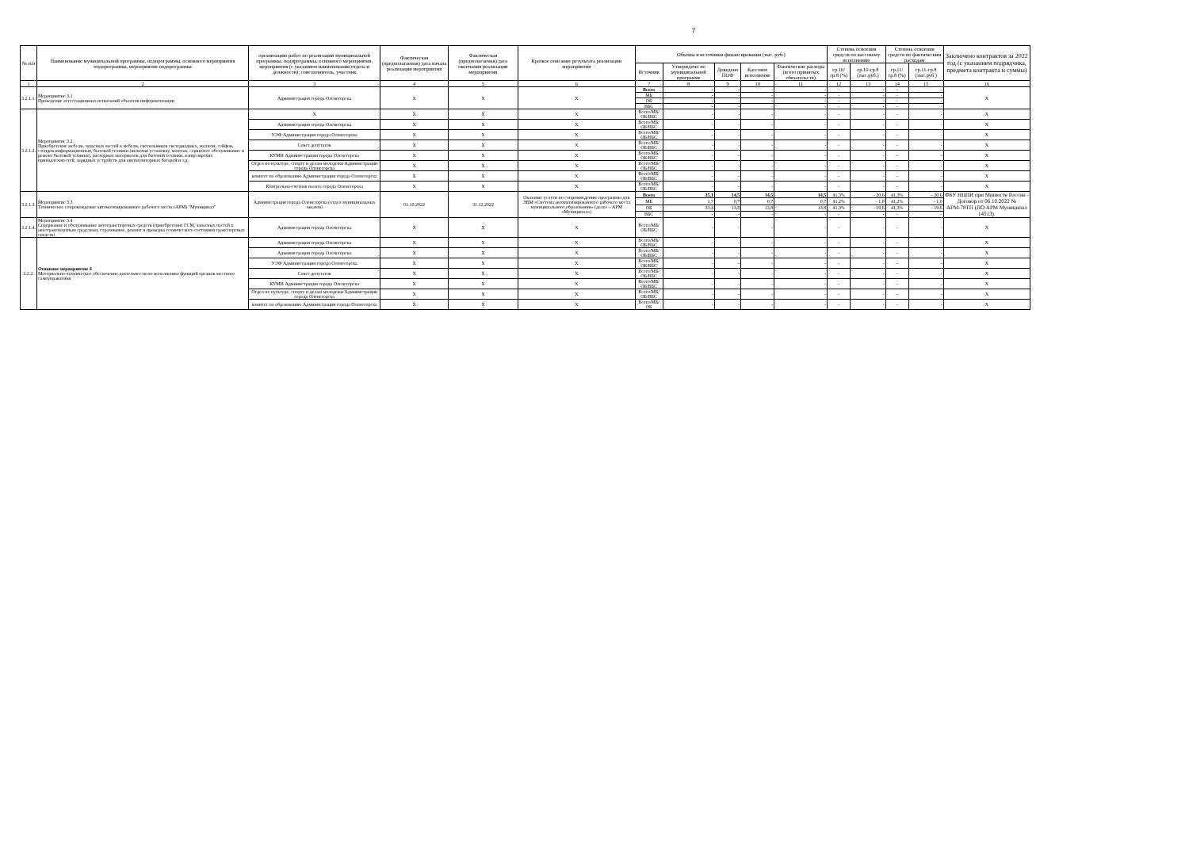7
| № п/п | Наименование муниципальной программы, подпрограммы, основного мероприятия подпрограммы, мероприятия подпрограммы | организацию работ по реализации муниципальной программы, подпрограммы, основного мероприятия, мероприятия (с указанием наименования отдела и должности); соисполнитель, участник | Фактическая (предполагаемая) дата начала реализации мероприятия | Фактическая (предполагаемая) дата окончания реализации мероприятия | Краткое описание результата реализации мероприятия | Объемы и источники финансирования (тыс. руб.) | | | | | Степень освоения средств по кассовому исполнению | | Степень освоения средств по фактическим расходам | | Заключено контрактов за 2022 год (с указанием подрядчика, предмета контракта и суммы) |
| --- | --- | --- | --- | --- | --- | --- | --- | --- | --- | --- | --- | --- | --- | --- | --- |
| | | | | | | Источник | Утверждено по муниципальной программе | Доведено ПОФ | Кассовое исполнение | Фактические расходы (всего принятых обязательств) | гр.10/гр.8 (%) | гр.10-гр.8 (тыс.руб.) | гр.11/гр.8 (%) | гр.11-гр.8 (тыс.руб.) | |
| 1 | 2 | 3 | 4 | 5 | 6 | 7 | 8 | 9 | 10 | 11 | 12 | 13 | 14 | 15 | 16 |
| 3.2.1.1. | Мероприятие 3.1 Проведение аттестационных испытаний объектов информатизации | Администрация города Оленегорска | X | X | X | Всего | - | - | - | - | - | - | - | - | X |
| | | | | | | МБ | - | - | - | - | - | - | - | - | |
| | | | | | | ОБ | - | - | - | - | - | - | - | - | |
| | | | | | | ВБС | - | - | - | - | - | - | - | - | |
| 3.2.1.2. | Мероприятие 3.2. Приобретение мебели, запасных частей к мебели, светильников светодиодных, жалюзи, сейфов, стендов информационных, бытовой техники (включая установку, монтаж, сервисное обслуживание и ремонт бытовой техники), расходных материалов для бытовой техники, канцелярских принадлежностей, зарядных устройств для аккумуляторных батарей и т.д. | X | X | X | X | Всего/МБ/ОБ/ВБС | - | - | - | - | - | - | - | - | X |
| | | Администрация города Оленегорска | X | X | X | Всего/МБ/ОБ/ВБС | - | - | - | - | - | - | - | - | X |
| | | УЭФ Администрации города Оленегорска | X | X | X | Всего/МБ/ОБ/ВБС | - | - | - | - | - | - | - | - | X |
| | | Совет депутатов | X | X | X | Всего/МБ/ОБ/ВБС | - | - | - | - | - | - | - | - | X |
| | | КУМИ Администрации города Оленегорска | X | X | X | Всего/МБ/ОБ/ВБС | - | - | - | - | - | - | - | - | X |
| | | Отдел по культуре, спорту и делам молодежи Администрации города Оленегорска | X | X | X | Всего/МБ/ОБ/ВБС | - | - | - | - | - | - | - | - | X |
| | | комитет по образованию Администрации города Оленегорска | X | X | X | Всего/МБ/ОБ/ВБС | - | - | - | - | - | - | - | - | X |
| | | Контрольно-счетная палата города Оленегорска | X | X | X | Всего/МБ/ОБ/ВБС | - | - | - | - | - | - | - | - | X |
| 3.2.1.3. | Мероприятие 3.3 Техническое сопровождение автоматизированного рабочего места (АРМ) "Муниципал" | Администрация города Оленегорска (отдел муниципальных заказов) | 01.10.2022 | 31.12.2022 | Оказание услуги по сопровождению программы для ЭВМ «Система автоматизированного рабочего места муниципального образования» (далее – АРМ «Муниципал») | Всего | 35,1 | 14,5 | 14,5 | 14,5 | 41,3% | - 20,6 | 41,3% | - 20,6 | ФБУ НЦПИ при Минюсте России - Договор от 06.10.2022 № АРМ-78ТП (ПО АРМ Муниципал 14513). |
| | | | | | | МБ | 1,7 | 0,7 | 0,7 | 0,7 | 41,2% | - 1,0 | 41,2% | - 1,0 | |
| | | | | | | ОБ | 33,4 | 13,8 | 13,8 | 13,8 | 41,3% | - 19,6 | 41,3% | - 19,6 | |
| | | | | | | ВБС | - | - | - | - | - | - | - | - | |
| 3.2.1.4. | Мероприятие 3.4 Содержание и обслуживание автотранспортных средств (приобретение ГСМ, запасных частей к автотранспортным средствам, страхование, ремонт и проверка технического состояния транспортных средств) | Администрация города Оленегорска | X | X | X | Всего/МБ/ОБ/ВБС | - | - | - | - | - | - | - | - | X |
| 3.2.2. | Основное мероприятие 4 Материально-техническое обеспечение деятельности по исполнению функций органов местного самоуправления | Администрация города Оленегорска | X | X | X | Всего/МБ/ОБ/ВБС | - | - | - | - | - | - | - | - | X |
| | | Администрация города Оленегорска | X | X | X | Всего/МБ/ОБ/ВБС | - | - | - | - | - | - | - | - | X |
| | | УЭФ Администрации города Оленегорска | X | X | X | Всего/МБ/ОБ/ВБС | - | - | - | - | - | - | - | - | X |
| | | Совет депутатов | X | X | X | Всего/МБ/ОБ/ВБС | - | - | - | - | - | - | - | - | X |
| | | КУМИ Администрации города Оленегорска | X | X | X | Всего/МБ/ОБ/ВБС | - | - | - | - | - | - | - | - | X |
| | | Отдел по культуре, спорту и делам молодежи Администрации города Оленегорска | X | X | X | Всего/МБ/ОБ/ВБС | - | - | - | - | - | - | - | - | X |
| | | комитет по образованию Администрации города Оленегорска | X | X | X | Всего/МБ/ОБ | - | - | - | - | - | - | - | - | X |